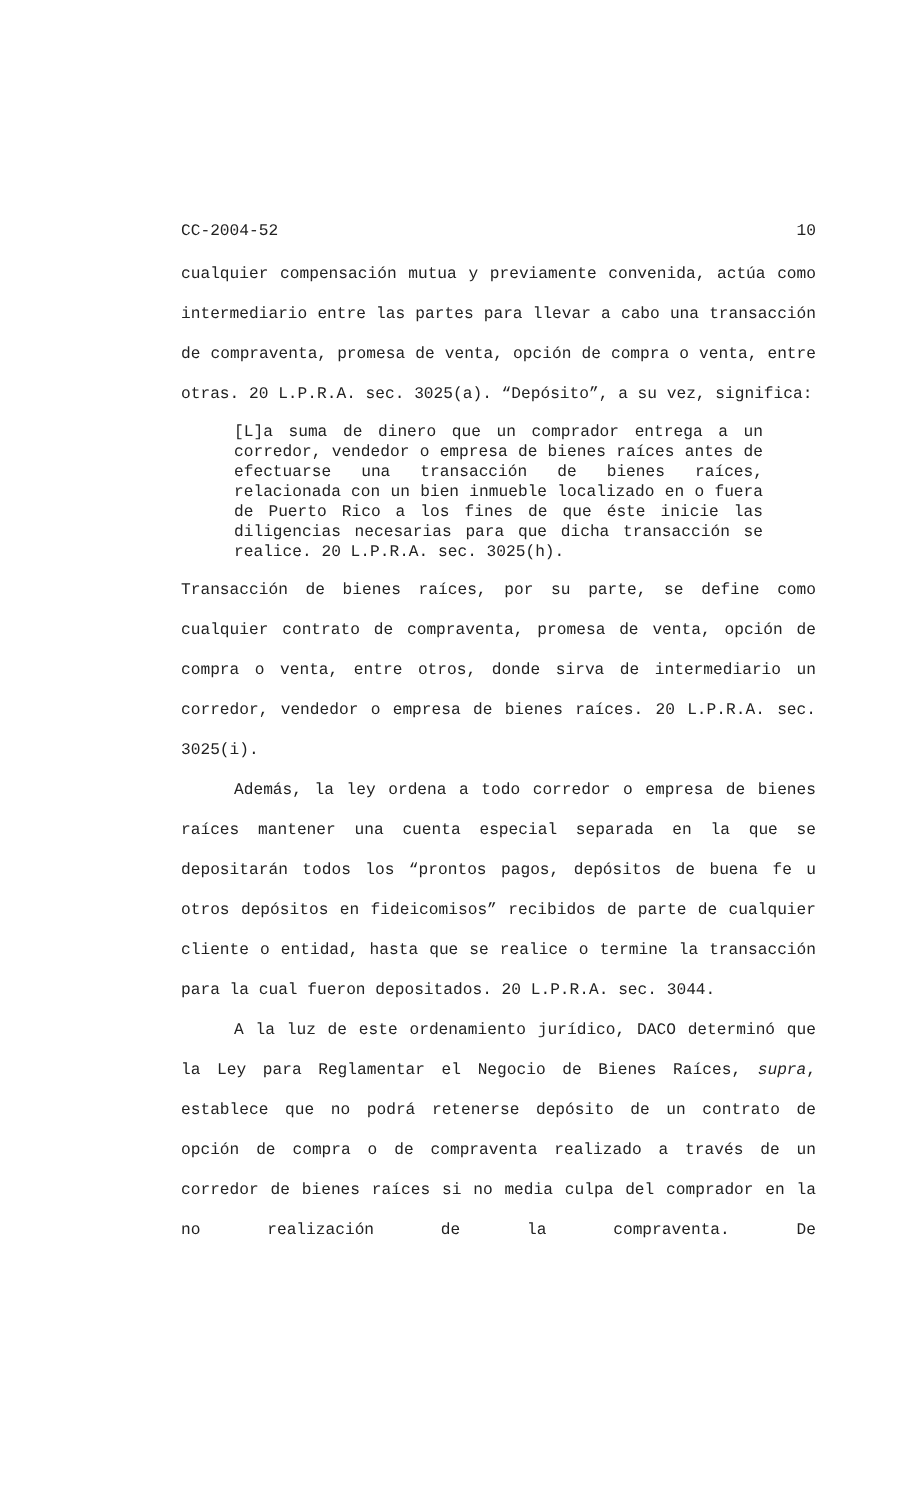CC-2004-52 10
cualquier compensación mutua y previamente convenida, actúa como intermediario entre las partes para llevar a cabo una transacción de compraventa, promesa de venta, opción de compra o venta, entre otras. 20 L.P.R.A. sec. 3025(a). “Depósito”, a su vez, significa:
[L]a suma de dinero que un comprador entrega a un corredor, vendedor o empresa de bienes raíces antes de efectuarse una transacción de bienes raíces, relacionada con un bien inmueble localizado en o fuera de Puerto Rico a los fines de que éste inicie las diligencias necesarias para que dicha transacción se realice. 20 L.P.R.A. sec. 3025(h).
Transacción de bienes raíces, por su parte, se define como cualquier contrato de compraventa, promesa de venta, opción de compra o venta, entre otros, donde sirva de intermediario un corredor, vendedor o empresa de bienes raíces. 20 L.P.R.A. sec. 3025(i).
Además, la ley ordena a todo corredor o empresa de bienes raíces mantener una cuenta especial separada en la que se depositarán todos los “prontos pagos, depósitos de buena fe u otros depósitos en fideicomisos” recibidos de parte de cualquier cliente o entidad, hasta que se realice o termine la transacción para la cual fueron depositados. 20 L.P.R.A. sec. 3044.
A la luz de este ordenamiento jurídico, DACO determinó que la Ley para Reglamentar el Negocio de Bienes Raíces, supra, establece que no podrá retenerse depósito de un contrato de opción de compra o de compraventa realizado a través de un corredor de bienes raíces si no media culpa del comprador en la no realización de la compraventa. De